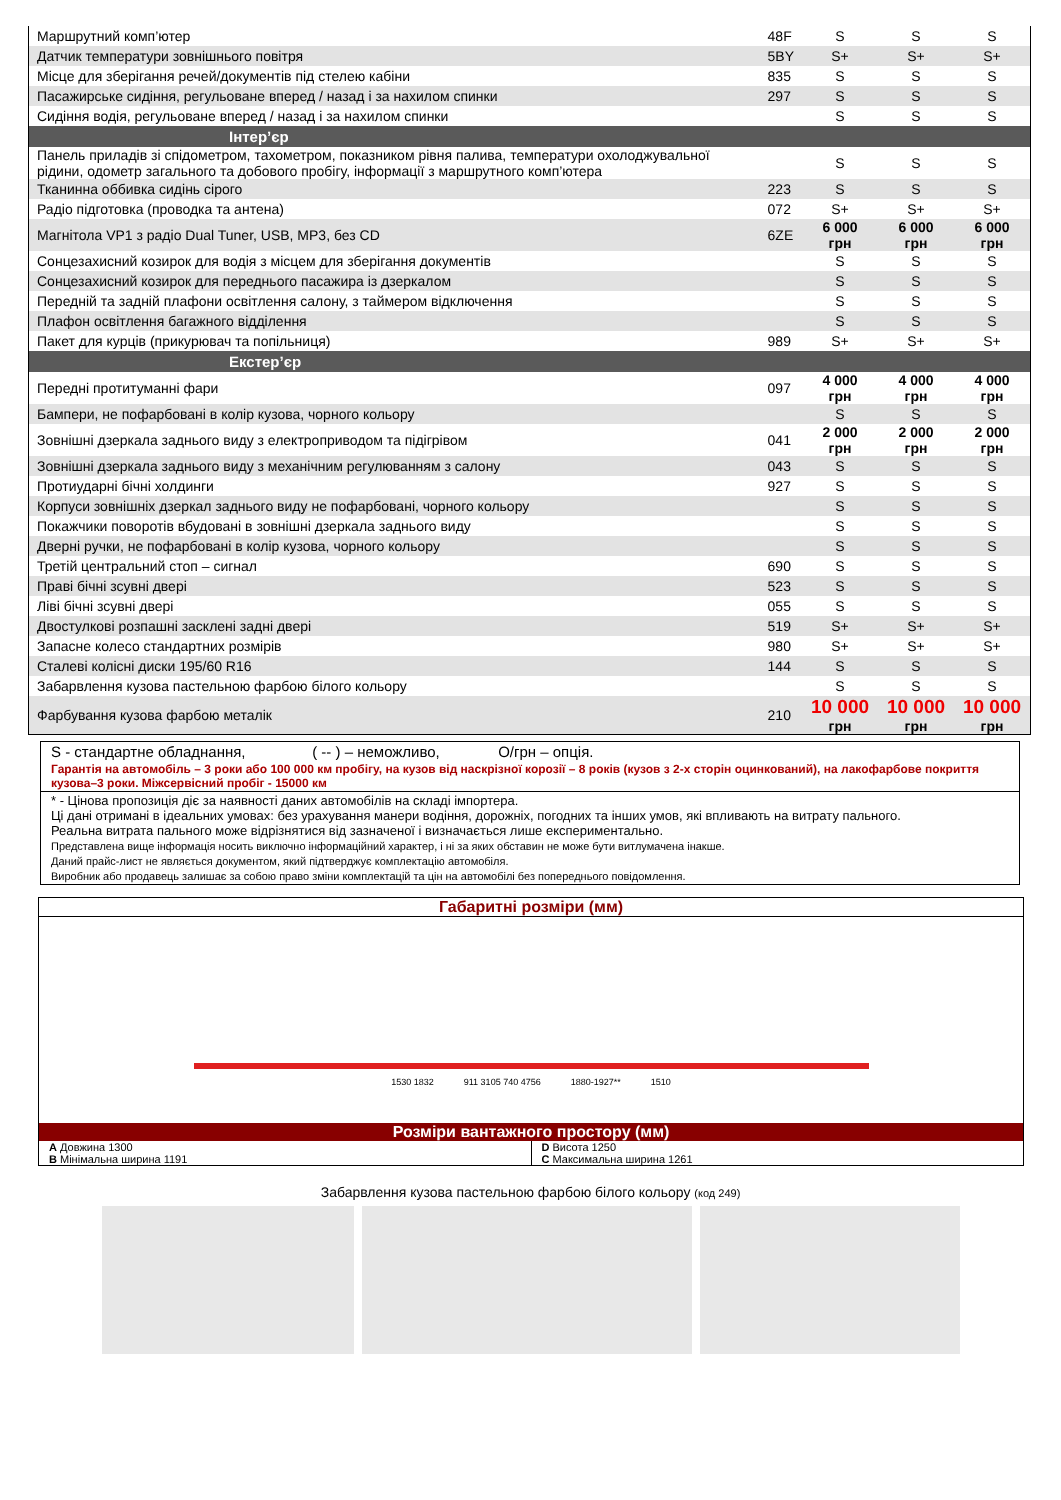| Маршрутний комп’ютер | 48F | S | S | S |
| Датчик температури зовнішнього повітря | 5BY | S+ | S+ | S+ |
| Місце для зберігання речей/документів під стелею кабіни | 835 | S | S | S |
| Пасажирське сидіння, регульоване вперед / назад і за нахилом спинки | 297 | S | S | S |
| Сидіння водія, регульоване вперед / назад і за нахилом спинки | | S | S | S |
| Інтер’єр | | | | |
| Панель приладів зі спідометром, тахометром, показником рівня палива, температури охолоджувальної рідини, одометр загального та добового пробігу, інформації з маршрутного комп’ютера | | S | S | S |
| Тканинна оббивка сидінь сірого | 223 | S | S | S |
| Радіо підготовка (проводка та антена) | 072 | S+ | S+ | S+ |
| Магнітола VP1 з радіо Dual Tuner, USB, MP3, без CD | 6ZE | 6 000 грн | 6 000 грн | 6 000 грн |
| Сонцезахисний козирок для водія з місцем для зберігання документів | | S | S | S |
| Сонцезахисний козирок для переднього пасажира із дзеркалом | | S | S | S |
| Передній та задній плафони освітлення салону, з таймером відключення | | S | S | S |
| Плафон освітлення багажного відділення | | S | S | S |
| Пакет для курців (прикурювач та попільниця) | 989 | S+ | S+ | S+ |
| Екстер’єр | | | | |
| Передні протитуманні фари | 097 | 4 000 грн | 4 000 грн | 4 000 грн |
| Бампери, не пофарбовані в колір кузова, чорного кольору | | S | S | S |
| Зовнішні дзеркала заднього виду з електроприводом та підігрівом | 041 | 2 000 грн | 2 000 грн | 2 000 грн |
| Зовнішні дзеркала заднього виду з механічним регулюванням з салону | 043 | S | S | S |
| Протиударні бічні холдинги | 927 | S | S | S |
| Корпуси зовнішніх дзеркал заднього виду не пофарбовані, чорного кольору | | S | S | S |
| Покажчики поворотів вбудовані в зовнішні дзеркала заднього виду | | S | S | S |
| Дверні ручки, не пофарбовані в колір кузова, чорного кольору | | S | S | S |
| Третій центральний стоп – сигнал | 690 | S | S | S |
| Праві бічні зсувні двері | 523 | S | S | S |
| Ліві бічні зсувні двері | 055 | S | S | S |
| Двостулкові розпашні засклені задні двері | 519 | S+ | S+ | S+ |
| Запасне колесо стандартних розмірів | 980 | S+ | S+ | S+ |
| Сталеві колісні диски 195/60 R16 | 144 | S | S | S |
| Забарвлення кузова пастельною фарбою білого кольору | | S | S | S |
| Фарбування кузова фарбою металік | 210 | 10 000 грн | 10 000 грн | 10 000 грн |
S - стандартне обладнання, ( -- ) – неможливо, O/грн – опція.
Гарантія на автомобіль – 3 роки або 100 000 км пробігу, на кузов від наскрізної корозії – 8 років (кузов з 2-х сторін оцинкований), на лакофарбове покриття кузова–3 роки. Міжсервісний пробіг - 15000 км
* - Цінова пропозиція діє за наявності даних автомобілів на складі імпортера.
Ці дані отримані в ідеальних умовах: без урахування манери водіння, дорожніх, погодних та інших умов, які впливають на витрату пального.
Реальна витрата пального може відрізнятися від зазначеної і визначається лише експериментально.
Представлена вище інформація носить виключно інформаційний характер, і ні за яких обставин не може бути витлумачена інакше.
Даний прайс-лист не являється документом, який підтверджує комплектацію автомобіля.
Виробник або продавець залишає за собою право зміни комплектацій та цін на автомобілі без попереднього повідомлення.
Габаритні розміри (мм)
1530 1832 911 3105 740 4756 1880-1927** 1510
Розміри вантажного простору (мм)
A Довжина 1300
B Мінімальна ширина 1191
D Висота 1250
C Максимальна ширина 1261
Забарвлення кузова пастельною фарбою білого кольору (код 249)